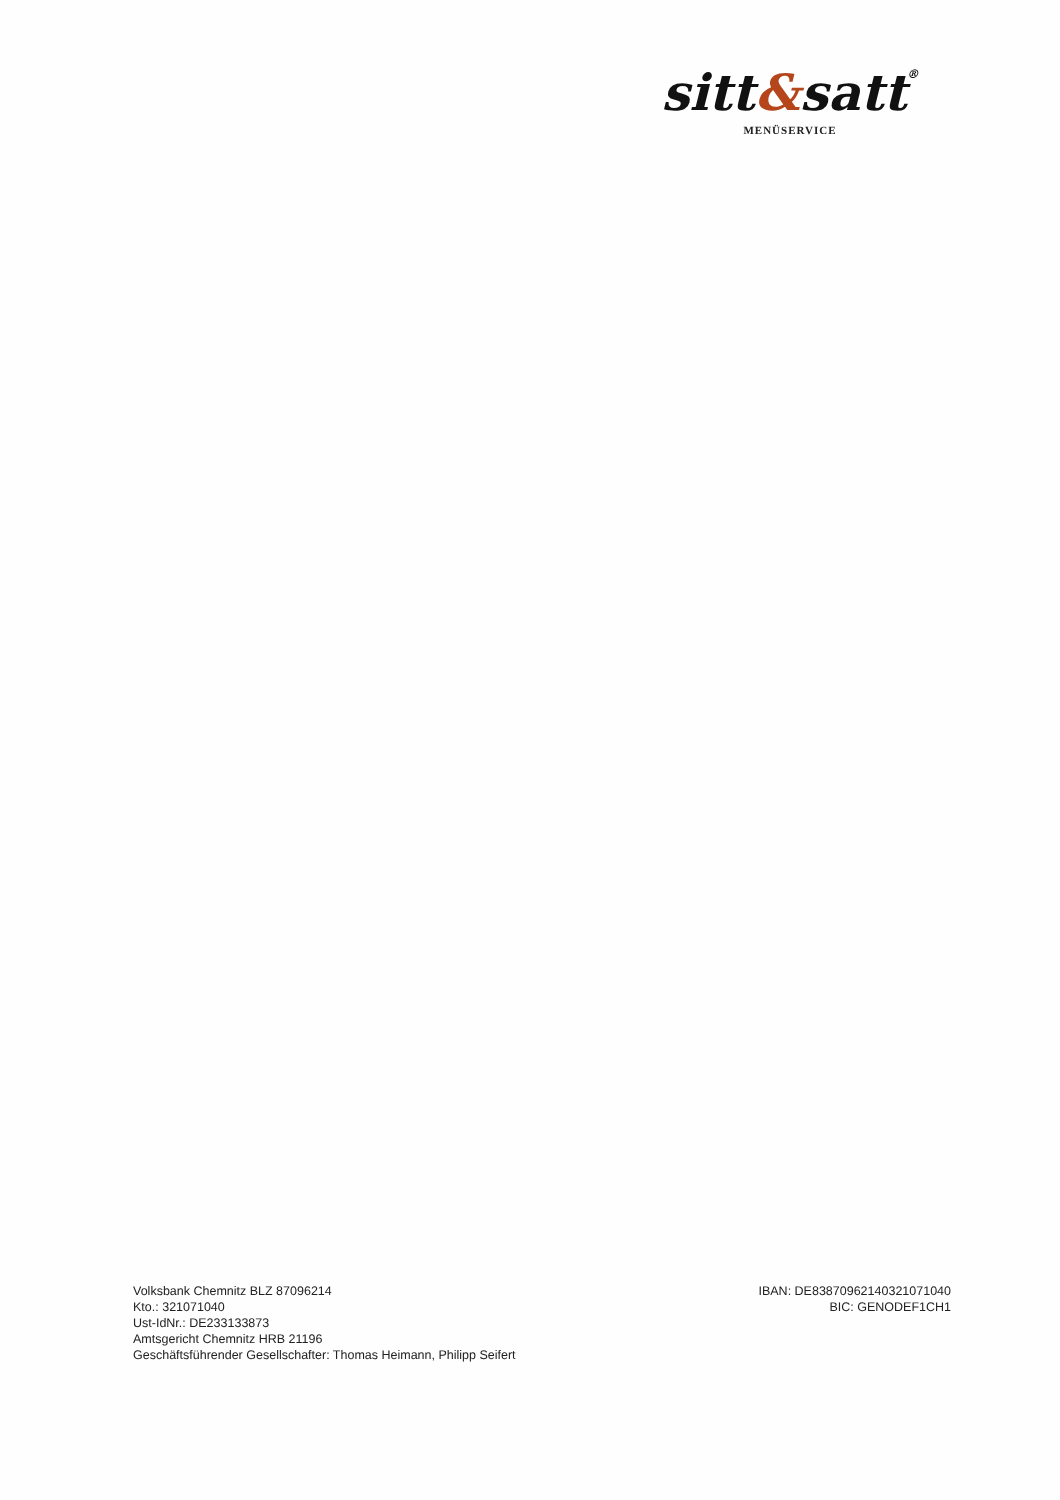sitt&satt®
MENÜSERVICE
Volksbank Chemnitz BLZ 87096214
Kto.: 321071040
Ust-IdNr.: DE233133873
Amtsgericht Chemnitz HRB 21196
Geschäftsführender Gesellschafter: Thomas Heimann, Philipp Seifert
IBAN: DE83870962140321071040
BIC: GENODEF1CH1